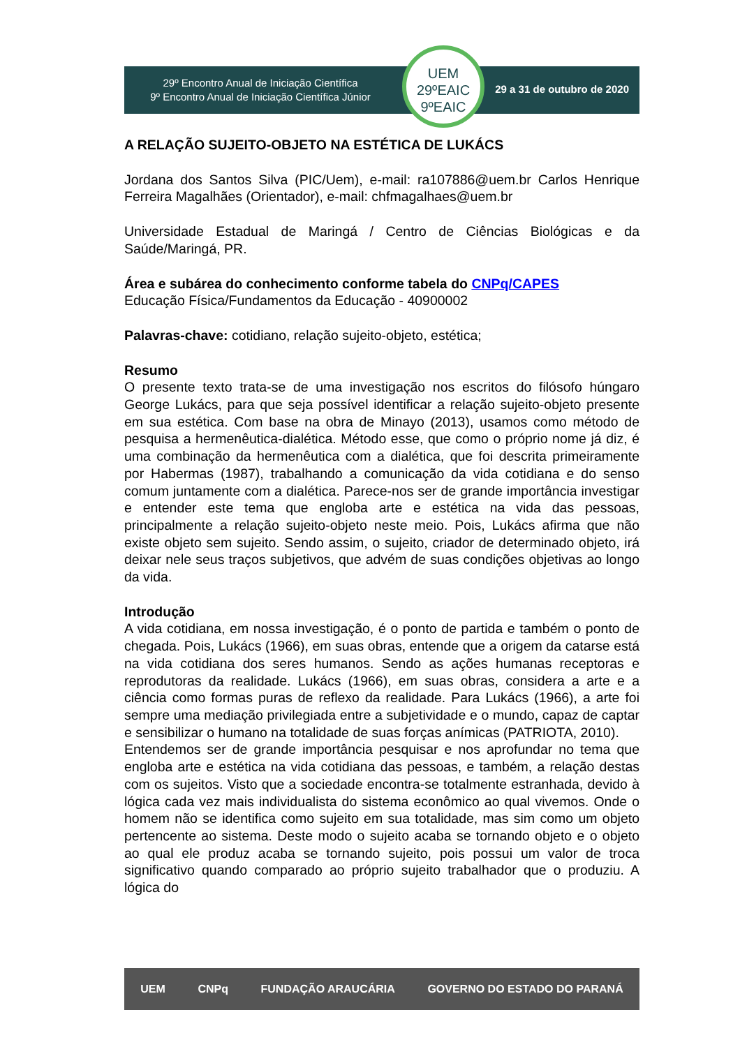29º Encontro Anual de Iniciação Científica
9º Encontro Anual de Iniciação Científica Júnior
UEM
29ºEAIC
9ºEAIC
29 a 31 de outubro de 2020
A RELAÇÃO SUJEITO-OBJETO NA ESTÉTICA DE LUKÁCS
Jordana dos Santos Silva (PIC/Uem), e-mail: ra107886@uem.br Carlos Henrique Ferreira Magalhães (Orientador), e-mail: chfmagalhaes@uem.br
Universidade Estadual de Maringá / Centro de Ciências Biológicas e da Saúde/Maringá, PR.
Área e subárea do conhecimento conforme tabela do CNPq/CAPES
Educação Física/Fundamentos da Educação - 40900002
Palavras-chave: cotidiano, relação sujeito-objeto, estética;
Resumo
O presente texto trata-se de uma investigação nos escritos do filósofo húngaro George Lukács, para que seja possível identificar a relação sujeito-objeto presente em sua estética. Com base na obra de Minayo (2013), usamos como método de pesquisa a hermenêutica-dialética. Método esse, que como o próprio nome já diz, é uma combinação da hermenêutica com a dialética, que foi descrita primeiramente por Habermas (1987), trabalhando a comunicação da vida cotidiana e do senso comum juntamente com a dialética. Parece-nos ser de grande importância investigar e entender este tema que engloba arte e estética na vida das pessoas, principalmente a relação sujeito-objeto neste meio. Pois, Lukács afirma que não existe objeto sem sujeito. Sendo assim, o sujeito, criador de determinado objeto, irá deixar nele seus traços subjetivos, que advém de suas condições objetivas ao longo da vida.
Introdução
A vida cotidiana, em nossa investigação, é o ponto de partida e também o ponto de chegada. Pois, Lukács (1966), em suas obras, entende que a origem da catarse está na vida cotidiana dos seres humanos. Sendo as ações humanas receptoras e reprodutoras da realidade. Lukács (1966), em suas obras, considera a arte e a ciência como formas puras de reflexo da realidade. Para Lukács (1966), a arte foi sempre uma mediação privilegiada entre a subjetividade e o mundo, capaz de captar e sensibilizar o humano na totalidade de suas forças anímicas (PATRIOTA, 2010).
Entendemos ser de grande importância pesquisar e nos aprofundar no tema que engloba arte e estética na vida cotidiana das pessoas, e também, a relação destas com os sujeitos. Visto que a sociedade encontra-se totalmente estranhada, devido à lógica cada vez mais individualista do sistema econômico ao qual vivemos. Onde o homem não se identifica como sujeito em sua totalidade, mas sim como um objeto pertencente ao sistema. Deste modo o sujeito acaba se tornando objeto e o objeto ao qual ele produz acaba se tornando sujeito, pois possui um valor de troca significativo quando comparado ao próprio sujeito trabalhador que o produziu. A lógica do
UEM CNPq FUNDAÇÃO ARAUCÁRIA GOVERNO DO ESTADO DO PARANÁ